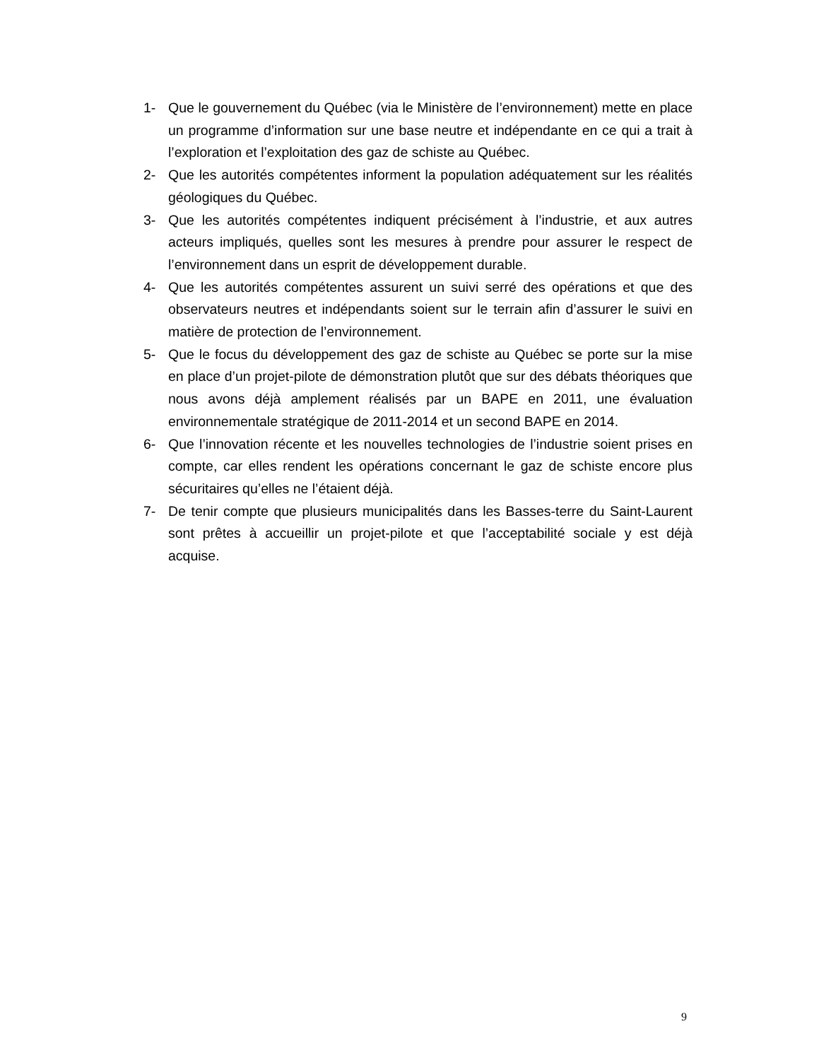1- Que le gouvernement du Québec (via le Ministère de l’environnement) mette en place un programme d’information sur une base neutre et indépendante en ce qui a trait à l’exploration et l’exploitation des gaz de schiste au Québec.
2- Que les autorités compétentes informent la population adéquatement sur les réalités géologiques du Québec.
3- Que les autorités compétentes indiquent précisément à l’industrie, et aux autres acteurs impliqués, quelles sont les mesures à prendre pour assurer le respect de l’environnement dans un esprit de développement durable.
4- Que les autorités compétentes assurent un suivi serré des opérations et que des observateurs neutres et indépendants soient sur le terrain afin d’assurer le suivi en matière de protection de l’environnement.
5- Que le focus du développement des gaz de schiste au Québec se porte sur la mise en place d’un projet-pilote de démonstration plutôt que sur des débats théoriques que nous avons déjà amplement réalisés par un BAPE en 2011, une évaluation environnementale stratégique de 2011-2014 et un second BAPE en 2014.
6- Que l’innovation récente et les nouvelles technologies de l’industrie soient prises en compte, car elles rendent les opérations concernant le gaz de schiste encore plus sécuritaires qu’elles ne l’étaient déjà.
7- De tenir compte que plusieurs municipalités dans les Basses-terre du Saint-Laurent sont prêtes à accueillir un projet-pilote et que l’acceptabilité sociale y est déjà acquise.
9